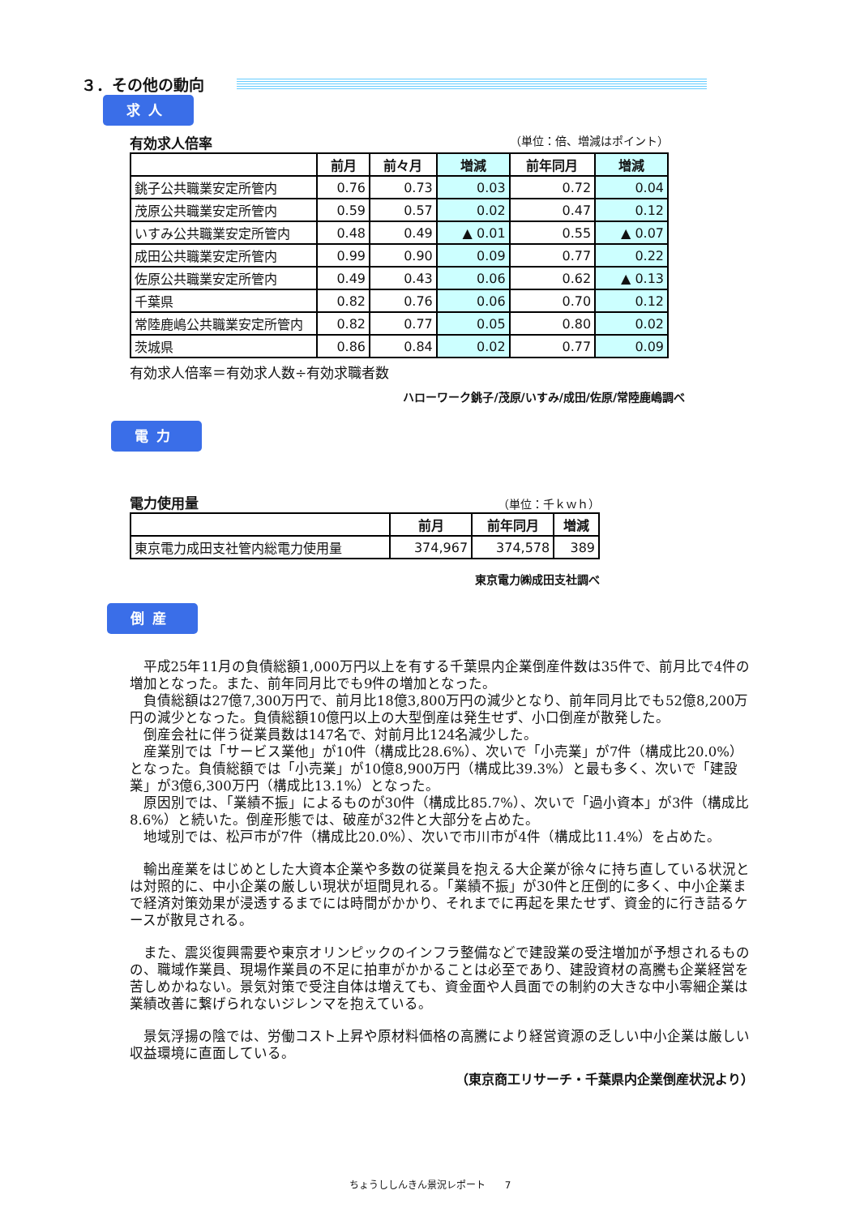３．その他の動向
求人
有効求人倍率 （単位：倍、増減はポイント）
| | 前月 | 前々月 | 増減 | 前年同月 | 増減 |
| --- | --- | --- | --- | --- | --- |
| 銚子公共職業安定所管内 | 0.76 | 0.73 | 0.03 | 0.72 | 0.04 |
| 茂原公共職業安定所管内 | 0.59 | 0.57 | 0.02 | 0.47 | 0.12 |
| いすみ公共職業安定所管内 | 0.48 | 0.49 | ▲ 0.01 | 0.55 | ▲ 0.07 |
| 成田公共職業安定所管内 | 0.99 | 0.90 | 0.09 | 0.77 | 0.22 |
| 佐原公共職業安定所管内 | 0.49 | 0.43 | 0.06 | 0.62 | ▲ 0.13 |
| 千葉県 | 0.82 | 0.76 | 0.06 | 0.70 | 0.12 |
| 常陸鹿嶋公共職業安定所管内 | 0.82 | 0.77 | 0.05 | 0.80 | 0.02 |
| 茨城県 | 0.86 | 0.84 | 0.02 | 0.77 | 0.09 |
有効求人倍率＝有効求人数÷有効求職者数
ハローワーク銚子/茂原/いすみ/成田/佐原/常陸鹿嶋調べ
電力
電力使用量 （単位：千ｋｗｈ）
| | 前月 | 前年同月 | 増減 |
| --- | --- | --- | --- |
| 東京電力成田支社管内総電力使用量 | 374,967 | 374,578 | 389 |
東京電力㈱成田支社調べ
倒産
平成25年11月の負債総額1,000万円以上を有する千葉県内企業倒産件数は35件で、前月比で4件の増加となった。また、前年同月比でも9件の増加となった。
負債総額は27億7,300万円で、前月比18億3,800万円の減少となり、前年同月比でも52億8,200万円の減少となった。負債総額10億円以上の大型倒産は発生せず、小口倒産が散発した。
倒産会社に伴う従業員数は147名で、対前月比124名減少した。
産業別では「サービス業他」が10件（構成比28.6%）、次いで「小売業」が7件（構成比20.0%）となった。負債総額では「小売業」が10億8,900万円（構成比39.3%）と最も多く、次いで「建設業」が3億6,300万円（構成比13.1%）となった。
原因別では、「業績不振」によるものが30件（構成比85.7%）、次いで「過小資本」が3件（構成比8.6%）と続いた。倒産形態では、破産が32件と大部分を占めた。
地域別では、松戸市が7件（構成比20.0%）、次いで市川市が4件（構成比11.4%）を占めた。
輸出産業をはじめとした大資本企業や多数の従業員を抱える大企業が徐々に持ち直している状況とは対照的に、中小企業の厳しい現状が垣間見れる。「業績不振」が30件と圧倒的に多く、中小企業まで経済対策効果が浸透するまでには時間がかかり、それまでに再起を果たせず、資金的に行き詰るケースが散見される。
また、震災復興需要や東京オリンピックのインフラ整備などで建設業の受注増加が予想されるものの、職域作業員、現場作業員の不足に拍車がかかることは必至であり、建設資材の高騰も企業経営を苦しめかねない。景気対策で受注自体は増えても、資金面や人員面での制約の大きな中小零細企業は業績改善に繋げられないジレンマを抱えている。
景気浮揚の陰では、労働コスト上昇や原材料価格の高騰により経営資源の乏しい中小企業は厳しい収益環境に直面している。
（東京商工リサーチ・千葉県内企業倒産状況より）
ちょうししんきん景況レポート　　7